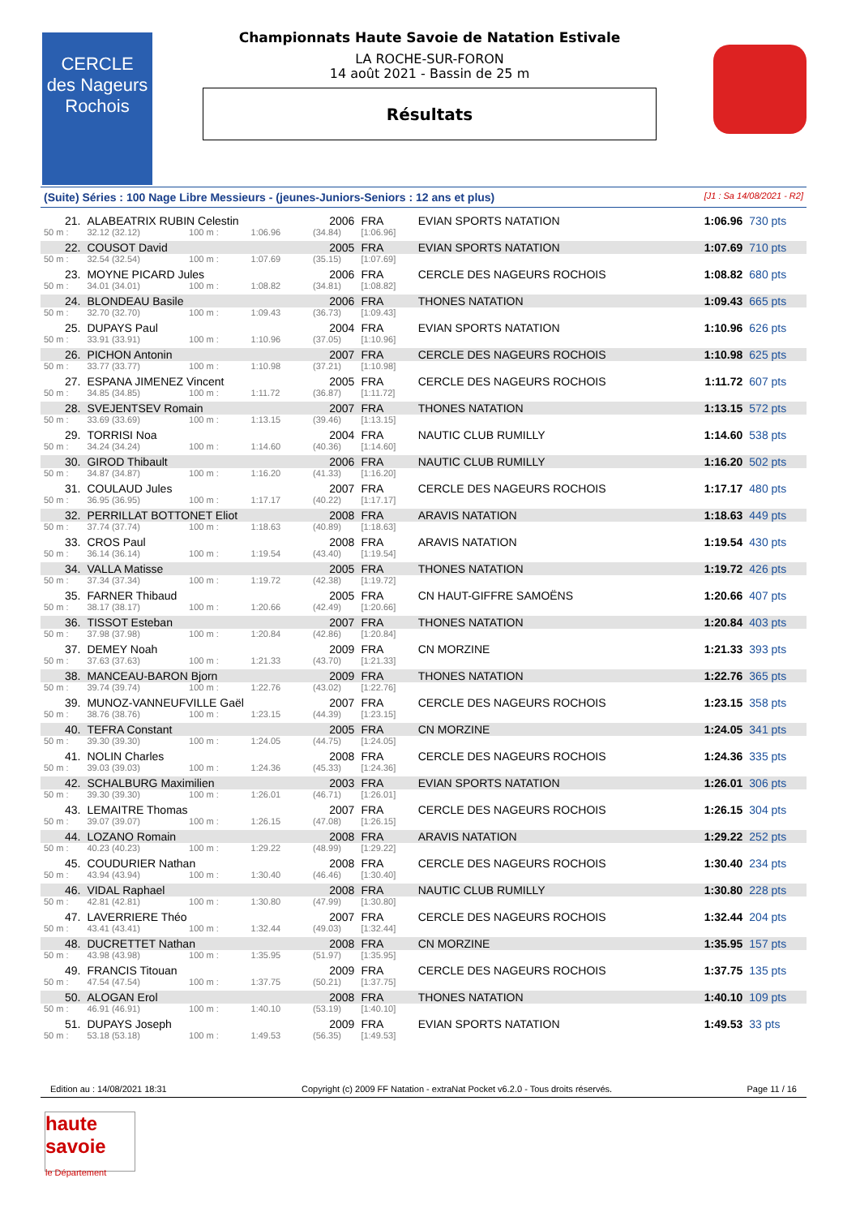CERCLE
des Nageurs
Rochois
Championnats Haute Savoie de Natation Estivale
LA ROCHE-SUR-FORON
14 août 2021 - Bassin de 25 m
Résultats
(Suite) Séries : 100 Nage Libre Messieurs - (jeunes-Juniors-Seniors : 12 ans et plus) [J1 : Sa 14/08/2021 - R2]
| 21. | ALABEATRIX RUBIN Celestin | | | 2006 | FRA | EVIAN SPORTS NATATION | 1:06.96 | 730 pts |
| 50 m : | 32.12 (32.12) | 100 m : | 1:06.96 | (34.84) | [1:06.96] | | | |
| 22. | COUSOT David | | | 2005 | FRA | EVIAN SPORTS NATATION | 1:07.69 | 710 pts |
| 50 m : | 32.54 (32.54) | 100 m : | 1:07.69 | (35.15) | [1:07.69] | | | |
| 23. | MOYNE PICARD Jules | | | 2006 | FRA | CERCLE DES NAGEURS ROCHOIS | 1:08.82 | 680 pts |
| 50 m : | 34.01 (34.01) | 100 m : | 1:08.82 | (34.81) | [1:08.82] | | | |
| 24. | BLONDEAU Basile | | | 2006 | FRA | THONES NATATION | 1:09.43 | 665 pts |
| 50 m : | 32.70 (32.70) | 100 m : | 1:09.43 | (36.73) | [1:09.43] | | | |
| 25. | DUPAYS Paul | | | 2004 | FRA | EVIAN SPORTS NATATION | 1:10.96 | 626 pts |
| 50 m : | 33.91 (33.91) | 100 m : | 1:10.96 | (37.05) | [1:10.96] | | | |
| 26. | PICHON Antonin | | | 2007 | FRA | CERCLE DES NAGEURS ROCHOIS | 1:10.98 | 625 pts |
| 50 m : | 33.77 (33.77) | 100 m : | 1:10.98 | (37.21) | [1:10.98] | | | |
| 27. | ESPANA JIMENEZ Vincent | | | 2005 | FRA | CERCLE DES NAGEURS ROCHOIS | 1:11.72 | 607 pts |
| 50 m : | 34.85 (34.85) | 100 m : | 1:11.72 | (36.87) | [1:11.72] | | | |
| 28. | SVEJENTSEV Romain | | | 2007 | FRA | THONES NATATION | 1:13.15 | 572 pts |
| 50 m : | 33.69 (33.69) | 100 m : | 1:13.15 | (39.46) | [1:13.15] | | | |
| 29. | TORRISI Noa | | | 2004 | FRA | NAUTIC CLUB RUMILLY | 1:14.60 | 538 pts |
| 50 m : | 34.24 (34.24) | 100 m : | 1:14.60 | (40.36) | [1:14.60] | | | |
| 30. | GIROD Thibault | | | 2006 | FRA | NAUTIC CLUB RUMILLY | 1:16.20 | 502 pts |
| 50 m : | 34.87 (34.87) | 100 m : | 1:16.20 | (41.33) | [1:16.20] | | | |
| 31. | COULAUD Jules | | | 2007 | FRA | CERCLE DES NAGEURS ROCHOIS | 1:17.17 | 480 pts |
| 50 m : | 36.95 (36.95) | 100 m : | 1:17.17 | (40.22) | [1:17.17] | | | |
| 32. | PERRILLAT BOTTONET Eliot | | | 2008 | FRA | ARAVIS NATATION | 1:18.63 | 449 pts |
| 50 m : | 37.74 (37.74) | 100 m : | 1:18.63 | (40.89) | [1:18.63] | | | |
| 33. | CROS Paul | | | 2008 | FRA | ARAVIS NATATION | 1:19.54 | 430 pts |
| 50 m : | 36.14 (36.14) | 100 m : | 1:19.54 | (43.40) | [1:19.54] | | | |
| 34. | VALLA Matisse | | | 2005 | FRA | THONES NATATION | 1:19.72 | 426 pts |
| 50 m : | 37.34 (37.34) | 100 m : | 1:19.72 | (42.38) | [1:19.72] | | | |
| 35. | FARNER Thibaud | | | 2005 | FRA | CN HAUT-GIFFRE SAMOËNS | 1:20.66 | 407 pts |
| 50 m : | 38.17 (38.17) | 100 m : | 1:20.66 | (42.49) | [1:20.66] | | | |
| 36. | TISSOT Esteban | | | 2007 | FRA | THONES NATATION | 1:20.84 | 403 pts |
| 50 m : | 37.98 (37.98) | 100 m : | 1:20.84 | (42.86) | [1:20.84] | | | |
| 37. | DEMEY Noah | | | 2009 | FRA | CN MORZINE | 1:21.33 | 393 pts |
| 50 m : | 37.63 (37.63) | 100 m : | 1:21.33 | (43.70) | [1:21.33] | | | |
| 38. | MANCEAU-BARON Bjorn | | | 2009 | FRA | THONES NATATION | 1:22.76 | 365 pts |
| 50 m : | 39.74 (39.74) | 100 m : | 1:22.76 | (43.02) | [1:22.76] | | | |
| 39. | MUNOZ-VANNEUFVILLE Gaël | | | 2007 | FRA | CERCLE DES NAGEURS ROCHOIS | 1:23.15 | 358 pts |
| 50 m : | 38.76 (38.76) | 100 m : | 1:23.15 | (44.39) | [1:23.15] | | | |
| 40. | TEFRA Constant | | | 2005 | FRA | CN MORZINE | 1:24.05 | 341 pts |
| 50 m : | 39.30 (39.30) | 100 m : | 1:24.05 | (44.75) | [1:24.05] | | | |
| 41. | NOLIN Charles | | | 2008 | FRA | CERCLE DES NAGEURS ROCHOIS | 1:24.36 | 335 pts |
| 50 m : | 39.03 (39.03) | 100 m : | 1:24.36 | (45.33) | [1:24.36] | | | |
| 42. | SCHALBURG Maximilien | | | 2003 | FRA | EVIAN SPORTS NATATION | 1:26.01 | 306 pts |
| 50 m : | 39.30 (39.30) | 100 m : | 1:26.01 | (46.71) | [1:26.01] | | | |
| 43. | LEMAITRE Thomas | | | 2007 | FRA | CERCLE DES NAGEURS ROCHOIS | 1:26.15 | 304 pts |
| 50 m : | 39.07 (39.07) | 100 m : | 1:26.15 | (47.08) | [1:26.15] | | | |
| 44. | LOZANO Romain | | | 2008 | FRA | ARAVIS NATATION | 1:29.22 | 252 pts |
| 50 m : | 40.23 (40.23) | 100 m : | 1:29.22 | (48.99) | [1:29.22] | | | |
| 45. | COUDURIER Nathan | | | 2008 | FRA | CERCLE DES NAGEURS ROCHOIS | 1:30.40 | 234 pts |
| 50 m : | 43.94 (43.94) | 100 m : | 1:30.40 | (46.46) | [1:30.40] | | | |
| 46. | VIDAL Raphael | | | 2008 | FRA | NAUTIC CLUB RUMILLY | 1:30.80 | 228 pts |
| 50 m : | 42.81 (42.81) | 100 m : | 1:30.80 | (47.99) | [1:30.80] | | | |
| 47. | LAVERRIERE Théo | | | 2007 | FRA | CERCLE DES NAGEURS ROCHOIS | 1:32.44 | 204 pts |
| 50 m : | 43.41 (43.41) | 100 m : | 1:32.44 | (49.03) | [1:32.44] | | | |
| 48. | DUCRETTET Nathan | | | 2008 | FRA | CN MORZINE | 1:35.95 | 157 pts |
| 50 m : | 43.98 (43.98) | 100 m : | 1:35.95 | (51.97) | [1:35.95] | | | |
| 49. | FRANCIS Titouan | | | 2009 | FRA | CERCLE DES NAGEURS ROCHOIS | 1:37.75 | 135 pts |
| 50 m : | 47.54 (47.54) | 100 m : | 1:37.75 | (50.21) | [1:37.75] | | | |
| 50. | ALOGAN Erol | | | 2008 | FRA | THONES NATATION | 1:40.10 | 109 pts |
| 50 m : | 46.91 (46.91) | 100 m : | 1:40.10 | (53.19) | [1:40.10] | | | |
| 51. | DUPAYS Joseph | | | 2009 | FRA | EVIAN SPORTS NATATION | 1:49.53 | 33 pts |
| 50 m : | 53.18 (53.18) | 100 m : | 1:49.53 | (56.35) | [1:49.53] | | | |
Edition au : 14/08/2021 18:31 Copyright (c) 2009 FF Natation - extraNat Pocket v6.2.0 - Tous droits réservés. Page 11 / 16
haute
savoie
le Département